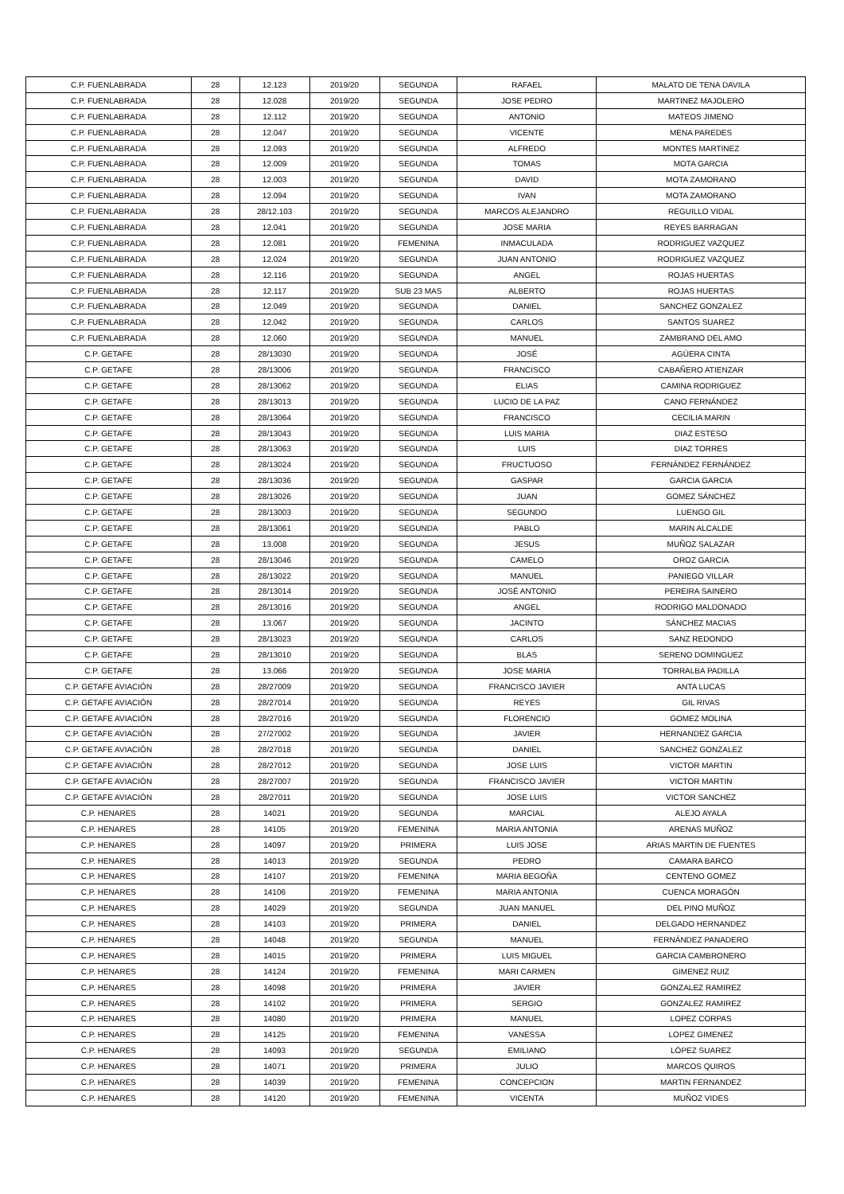| C.P. FUENLABRADA | 28 | 12.123 | 2019/20 | SEGUNDA | RAFAEL | MALATO DE TENA DAVILA |
| C.P. FUENLABRADA | 28 | 12.028 | 2019/20 | SEGUNDA | JOSE PEDRO | MARTINEZ MAJOLERO |
| C.P. FUENLABRADA | 28 | 12.112 | 2019/20 | SEGUNDA | ANTONIO | MATEOS JIMENO |
| C.P. FUENLABRADA | 28 | 12.047 | 2019/20 | SEGUNDA | VICENTE | MENA PAREDES |
| C.P. FUENLABRADA | 28 | 12.093 | 2019/20 | SEGUNDA | ALFREDO | MONTES MARTINEZ |
| C.P. FUENLABRADA | 28 | 12.009 | 2019/20 | SEGUNDA | TOMAS | MOTA GARCIA |
| C.P. FUENLABRADA | 28 | 12.003 | 2019/20 | SEGUNDA | DAVID | MOTA ZAMORANO |
| C.P. FUENLABRADA | 28 | 12.094 | 2019/20 | SEGUNDA | IVAN | MOTA ZAMORANO |
| C.P. FUENLABRADA | 28 | 28/12.103 | 2019/20 | SEGUNDA | MARCOS ALEJANDRO | REGUILLO VIDAL |
| C.P. FUENLABRADA | 28 | 12.041 | 2019/20 | SEGUNDA | JOSE MARIA | REYES BARRAGAN |
| C.P. FUENLABRADA | 28 | 12.081 | 2019/20 | FEMENINA | INMACULADA | RODRIGUEZ VAZQUEZ |
| C.P. FUENLABRADA | 28 | 12.024 | 2019/20 | SEGUNDA | JUAN ANTONIO | RODRIGUEZ VAZQUEZ |
| C.P. FUENLABRADA | 28 | 12.116 | 2019/20 | SEGUNDA | ANGEL | ROJAS HUERTAS |
| C.P. FUENLABRADA | 28 | 12.117 | 2019/20 | SUB 23 MAS | ALBERTO | ROJAS HUERTAS |
| C.P. FUENLABRADA | 28 | 12.049 | 2019/20 | SEGUNDA | DANIEL | SANCHEZ GONZALEZ |
| C.P. FUENLABRADA | 28 | 12.042 | 2019/20 | SEGUNDA | CARLOS | SANTOS SUAREZ |
| C.P. FUENLABRADA | 28 | 12.060 | 2019/20 | SEGUNDA | MANUEL | ZAMBRANO DEL AMO |
| C.P. GETAFE | 28 | 28/13030 | 2019/20 | SEGUNDA | JOSÉ | AGÜERA CINTA |
| C.P. GETAFE | 28 | 28/13006 | 2019/20 | SEGUNDA | FRANCISCO | CABAÑERO ATIENZAR |
| C.P. GETAFE | 28 | 28/13062 | 2019/20 | SEGUNDA | ELIAS | CAMINA RODRIGUEZ |
| C.P. GETAFE | 28 | 28/13013 | 2019/20 | SEGUNDA | LUCIO DE LA PAZ | CANO FERNÁNDEZ |
| C.P. GETAFE | 28 | 28/13064 | 2019/20 | SEGUNDA | FRANCISCO | CECILIA MARIN |
| C.P. GETAFE | 28 | 28/13043 | 2019/20 | SEGUNDA | LUIS MARIA | DIAZ ESTESO |
| C.P. GETAFE | 28 | 28/13063 | 2019/20 | SEGUNDA | LUIS | DIAZ TORRES |
| C.P. GETAFE | 28 | 28/13024 | 2019/20 | SEGUNDA | FRUCTUOSO | FERNÁNDEZ FERNÁNDEZ |
| C.P. GETAFE | 28 | 28/13036 | 2019/20 | SEGUNDA | GASPAR | GARCIA GARCIA |
| C.P. GETAFE | 28 | 28/13026 | 2019/20 | SEGUNDA | JUAN | GOMEZ SÁNCHEZ |
| C.P. GETAFE | 28 | 28/13003 | 2019/20 | SEGUNDA | SEGUNDO | LUENGO GIL |
| C.P. GETAFE | 28 | 28/13061 | 2019/20 | SEGUNDA | PABLO | MARIN ALCALDE |
| C.P. GETAFE | 28 | 13.008 | 2019/20 | SEGUNDA | JESUS | MUÑOZ SALAZAR |
| C.P. GETAFE | 28 | 28/13046 | 2019/20 | SEGUNDA | CAMELO | OROZ GARCIA |
| C.P. GETAFE | 28 | 28/13022 | 2019/20 | SEGUNDA | MANUEL | PANIEGO VILLAR |
| C.P. GETAFE | 28 | 28/13014 | 2019/20 | SEGUNDA | JOSÉ ANTONIO | PEREIRA SAINERO |
| C.P. GETAFE | 28 | 28/13016 | 2019/20 | SEGUNDA | ANGEL | RODRIGO MALDONADO |
| C.P. GETAFE | 28 | 13.067 | 2019/20 | SEGUNDA | JACINTO | SÁNCHEZ MACIAS |
| C.P. GETAFE | 28 | 28/13023 | 2019/20 | SEGUNDA | CARLOS | SANZ REDONDO |
| C.P. GETAFE | 28 | 28/13010 | 2019/20 | SEGUNDA | BLAS | SERENO DOMINGUEZ |
| C.P. GETAFE | 28 | 13.066 | 2019/20 | SEGUNDA | JOSE MARIA | TORRALBA PADILLA |
| C.P. GETAFE AVIACIÓN | 28 | 28/27009 | 2019/20 | SEGUNDA | FRANCISCO JAVIER | ANTA LUCAS |
| C.P. GETAFE AVIACIÓN | 28 | 28/27014 | 2019/20 | SEGUNDA | REYES | GIL RIVAS |
| C.P. GETAFE AVIACIÓN | 28 | 28/27016 | 2019/20 | SEGUNDA | FLORENCIO | GOMEZ MOLINA |
| C.P. GETAFE AVIACIÓN | 28 | 27/27002 | 2019/20 | SEGUNDA | JAVIER | HERNANDEZ GARCIA |
| C.P. GETAFE AVIACIÓN | 28 | 28/27018 | 2019/20 | SEGUNDA | DANIEL | SANCHEZ GONZALEZ |
| C.P. GETAFE AVIACIÓN | 28 | 28/27012 | 2019/20 | SEGUNDA | JOSE LUIS | VICTOR MARTIN |
| C.P. GETAFE AVIACIÓN | 28 | 28/27007 | 2019/20 | SEGUNDA | FRANCISCO JAVIER | VICTOR MARTIN |
| C.P. GETAFE AVIACIÓN | 28 | 28/27011 | 2019/20 | SEGUNDA | JOSE LUIS | VICTOR SANCHEZ |
| C.P. HENARES | 28 | 14021 | 2019/20 | SEGUNDA | MARCIAL | ALEJO AYALA |
| C.P. HENARES | 28 | 14105 | 2019/20 | FEMENINA | MARIA ANTONIA | ARENAS MUÑOZ |
| C.P. HENARES | 28 | 14097 | 2019/20 | PRIMERA | LUIS JOSE | ARIAS MARTIN DE FUENTES |
| C.P. HENARES | 28 | 14013 | 2019/20 | SEGUNDA | PEDRO | CAMARA BARCO |
| C.P. HENARES | 28 | 14107 | 2019/20 | FEMENINA | MARIA BEGOÑA | CENTENO GOMEZ |
| C.P. HENARES | 28 | 14106 | 2019/20 | FEMENINA | MARIA ANTONIA | CUENCA MORAGÓN |
| C.P. HENARES | 28 | 14029 | 2019/20 | SEGUNDA | JUAN MANUEL | DEL PINO MUÑOZ |
| C.P. HENARES | 28 | 14103 | 2019/20 | PRIMERA | DANIEL | DELGADO HERNANDEZ |
| C.P. HENARES | 28 | 14048 | 2019/20 | SEGUNDA | MANUEL | FERNÁNDEZ PANADERO |
| C.P. HENARES | 28 | 14015 | 2019/20 | PRIMERA | LUIS MIGUEL | GARCIA CAMBRONERO |
| C.P. HENARES | 28 | 14124 | 2019/20 | FEMENINA | MARI CARMEN | GIMENEZ RUIZ |
| C.P. HENARES | 28 | 14098 | 2019/20 | PRIMERA | JAVIER | GONZALEZ RAMIREZ |
| C.P. HENARES | 28 | 14102 | 2019/20 | PRIMERA | SERGIO | GONZALEZ RAMIREZ |
| C.P. HENARES | 28 | 14080 | 2019/20 | PRIMERA | MANUEL | LOPEZ CORPAS |
| C.P. HENARES | 28 | 14125 | 2019/20 | FEMENINA | VANESSA | LOPEZ GIMENEZ |
| C.P. HENARES | 28 | 14093 | 2019/20 | SEGUNDA | EMILIANO | LÓPEZ SUAREZ |
| C.P. HENARES | 28 | 14071 | 2019/20 | PRIMERA | JULIO | MARCOS QUIROS |
| C.P. HENARES | 28 | 14039 | 2019/20 | FEMENINA | CONCEPCION | MARTIN FERNANDEZ |
| C.P. HENARES | 28 | 14120 | 2019/20 | FEMENINA | VICENTA | MUÑOZ VIDES |